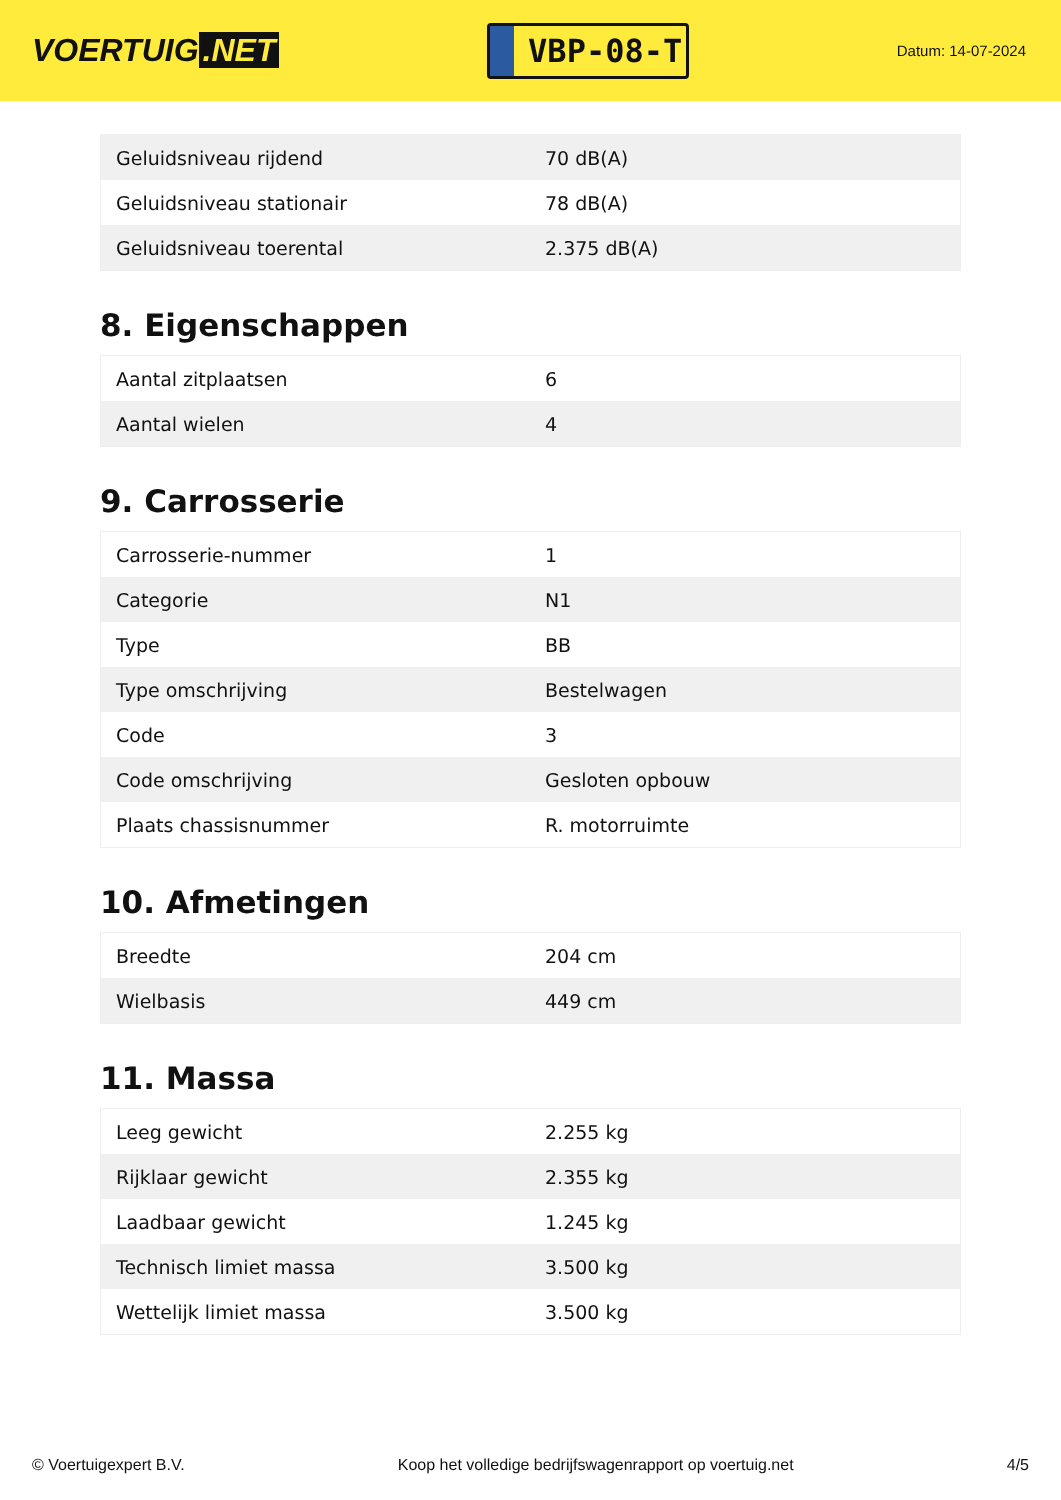VOERTUIG.NET
VBP-08-T
Datum: 14-07-2024
| Geluidsniveau rijdend | 70 dB(A) |
| Geluidsniveau stationair | 78 dB(A) |
| Geluidsniveau toerental | 2.375 dB(A) |
8. Eigenschappen
| Aantal zitplaatsen | 6 |
| Aantal wielen | 4 |
9. Carrosserie
| Carrosserie-nummer | 1 |
| Categorie | N1 |
| Type | BB |
| Type omschrijving | Bestelwagen |
| Code | 3 |
| Code omschrijving | Gesloten opbouw |
| Plaats chassisnummer | R. motorruimte |
10. Afmetingen
| Breedte | 204 cm |
| Wielbasis | 449 cm |
11. Massa
| Leeg gewicht | 2.255 kg |
| Rijklaar gewicht | 2.355 kg |
| Laadbaar gewicht | 1.245 kg |
| Technisch limiet massa | 3.500 kg |
| Wettelijk limiet massa | 3.500 kg |
© Voertuigexpert B.V. Koop het volledige bedrijfswagenrapport op voertuig.net 4/5